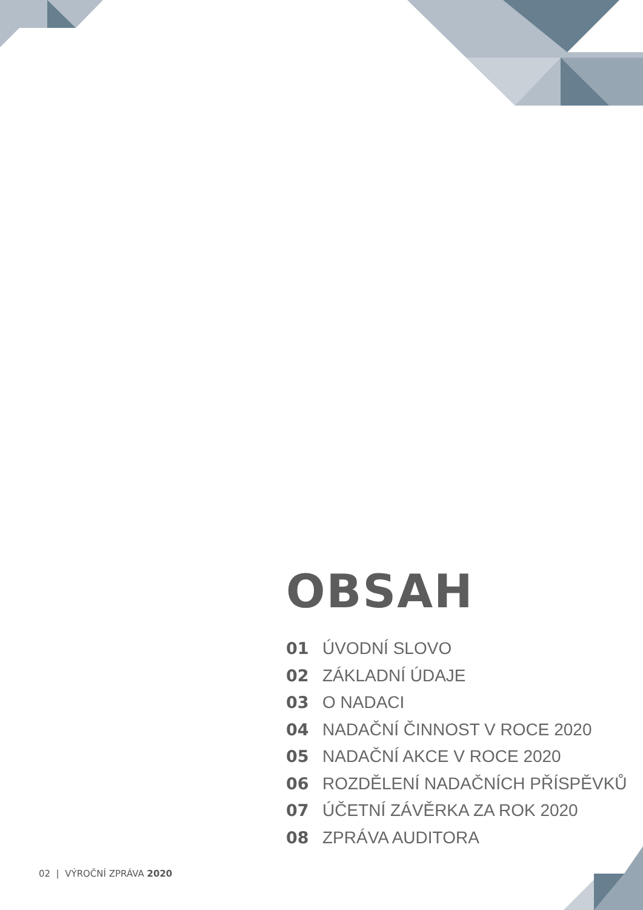OBSAH
01 ÚVODNÍ SLOVO
02 ZÁKLADNÍ ÚDAJE
03 O NADACI
04 NADAČNÍ ČINNOST V ROCE 2020
05 NADAČNÍ AKCE V ROCE 2020
06 ROZDĚLENÍ NADAČNÍCH PŘÍSPĚVKŮ
07 ÚČETNÍ ZÁVĚRKA ZA ROK 2020
08 ZPRÁVA AUDITORA
02 | VÝROČNÍ ZPRÁVA 2020